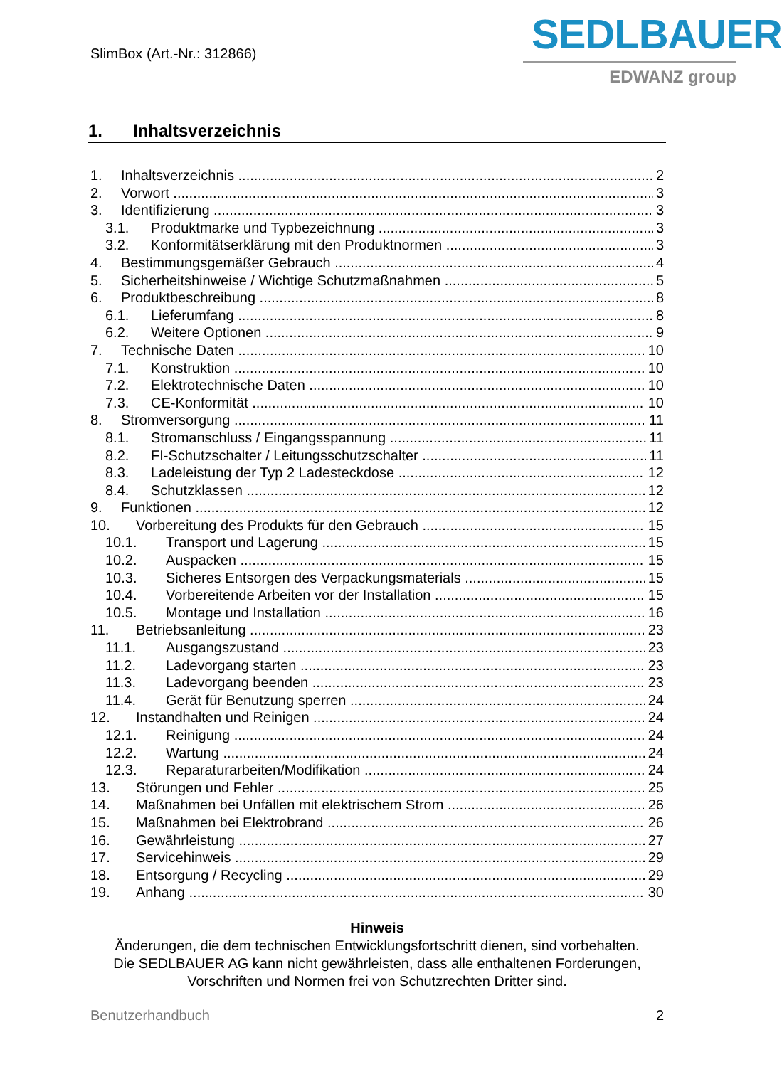SlimBox (Art.-Nr.: 312866)
SEDLBAUER
EDWANZ group
1. Inhaltsverzeichnis
1. Inhaltsverzeichnis 2
2. Vorwort 3
3. Identifizierung 3
3.1. Produktmarke und Typbezeichnung 3
3.2. Konformitätserklärung mit den Produktnormen 3
4. Bestimmungsgemäßer Gebrauch 4
5. Sicherheitshinweise / Wichtige Schutzmaßnahmen 5
6. Produktbeschreibung 8
6.1. Lieferumfang 8
6.2. Weitere Optionen 9
7. Technische Daten 10
7.1. Konstruktion 10
7.2. Elektrotechnische Daten 10
7.3. CE-Konformität 10
8. Stromversorgung 11
8.1. Stromanschluss / Eingangsspannung 11
8.2. FI-Schutzschalter / Leitungsschutzschalter 11
8.3. Ladeleistung der Typ 2 Ladesteckdose 12
8.4. Schutzklassen 12
9. Funktionen 12
10. Vorbereitung des Produkts für den Gebrauch 15
10.1. Transport und Lagerung 15
10.2. Auspacken 15
10.3. Sicheres Entsorgen des Verpackungsmaterials 15
10.4. Vorbereitende Arbeiten vor der Installation 15
10.5. Montage und Installation 16
11. Betriebsanleitung 23
11.1. Ausgangszustand 23
11.2. Ladevorgang starten 23
11.3. Ladevorgang beenden 23
11.4. Gerät für Benutzung sperren 24
12. Instandhalten und Reinigen 24
12.1. Reinigung 24
12.2. Wartung 24
12.3. Reparaturarbeiten/Modifikation 24
13. Störungen und Fehler 25
14. Maßnahmen bei Unfällen mit elektrischem Strom 26
15. Maßnahmen bei Elektrobrand 26
16. Gewährleistung 27
17. Servicehinweis 29
18. Entsorgung / Recycling 29
19. Anhang 30
Hinweis
Änderungen, die dem technischen Entwicklungsfortschritt dienen, sind vorbehalten.
Die SEDLBAUER AG kann nicht gewährleisten, dass alle enthaltenen Forderungen,
Vorschriften und Normen frei von Schutzrechten Dritter sind.
Benutzerhandbuch 2